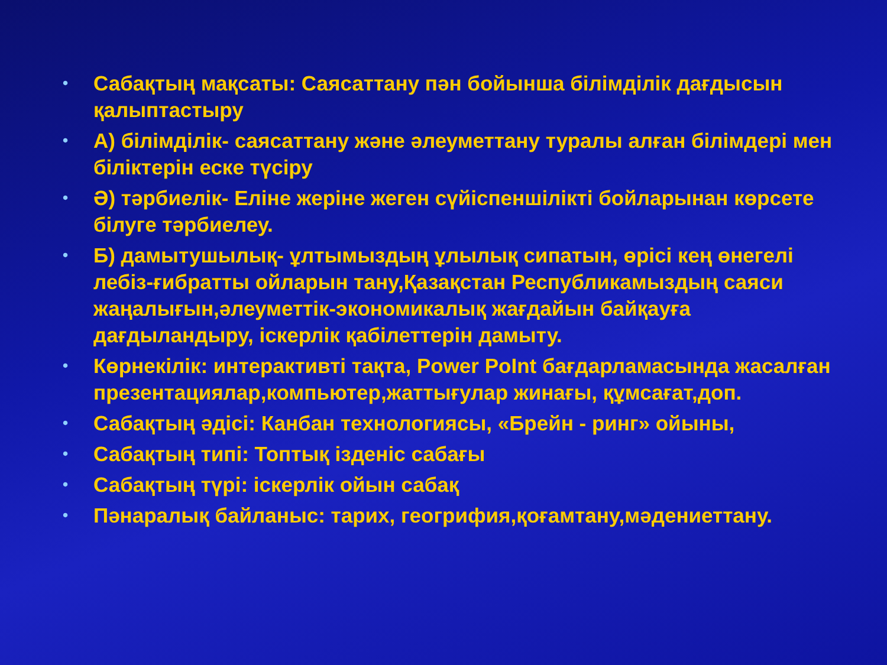• Сабақтың мақсаты: Саясаттану пән бойынша білімділік дағдысын қалыптастыру
• А) білімділік- саясаттану және әлеуметтану туралы алған білімдері мен біліктерін еске түсіру
• Ә) тәрбиелік- Еліне жеріне жеген сүйіспеншілікті бойларынан көрсете білуге тәрбиелеу.
• Б) дамытушылық- ұлтымыздың ұлылық сипатын, өрісі кең өнегелі лебіз-ғибратты ойларын тану,Қазақстан Республикамыздың саяси жаңалығын,әлеуметтік-экономикалық жағдайын байқауға дағдыландыру, іскерлік қабілеттерін дамыту.
• Көрнекілік: интерактивті тақта, Power PoInt бағдарламасында жасалған презентациялар,компьютер,жаттығулар жинағы, құмсағат,доп.
• Сабақтың әдісі: Канбан технологиясы, «Брейн - ринг» ойыны,
• Сабақтың типі: Топтық ізденіс сабағы
• Сабақтың түрі: іскерлік ойын сабақ
• Пәнаралық байланыс: тарих, геогрифия,қоғамтану,мәдениеттану.